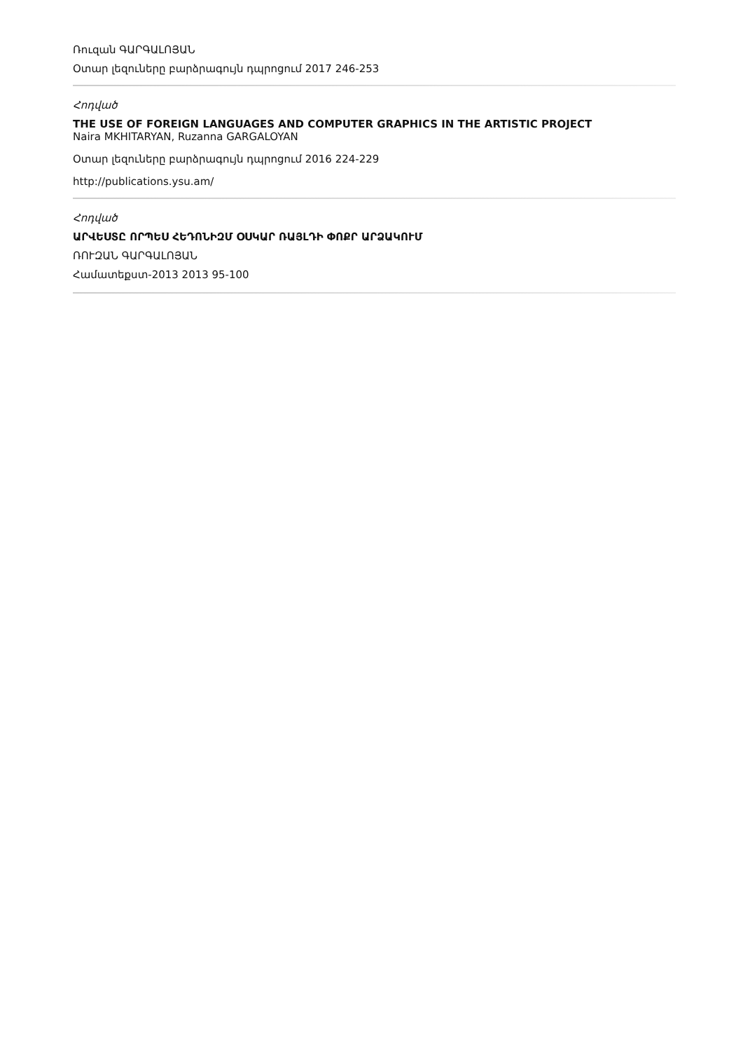Ռուզան ԳԱՐԳԱԼՈՅԱՆ
Օտար լեզուները բարձրագույն դպրոցում 2017 246-253
Հոդված
THE USE OF FOREIGN LANGUAGES AND COMPUTER GRAPHICS IN THE ARTISTIC PROJECT
Naira MKHITARYAN, Ruzanna GARGALOYAN
Օտար լեզուները բարձրագույն դպրոցում 2016 224-229
http://publications.ysu.am/
Հոդված
ԱՐՎԵՍՏԸ ՈՐՊԵՍ ՀԵԴՈՆԻԶՄ ՕՍԿԱՐ ՌԱՅԼԴԻ ՓՈՔՐ ԱՐՁԱԿՈՒՄ
ՌՈՒԶԱՆ ԳԱՐԳԱԼՈՅԱՆ
Համատեքստ-2013 2013 95-100